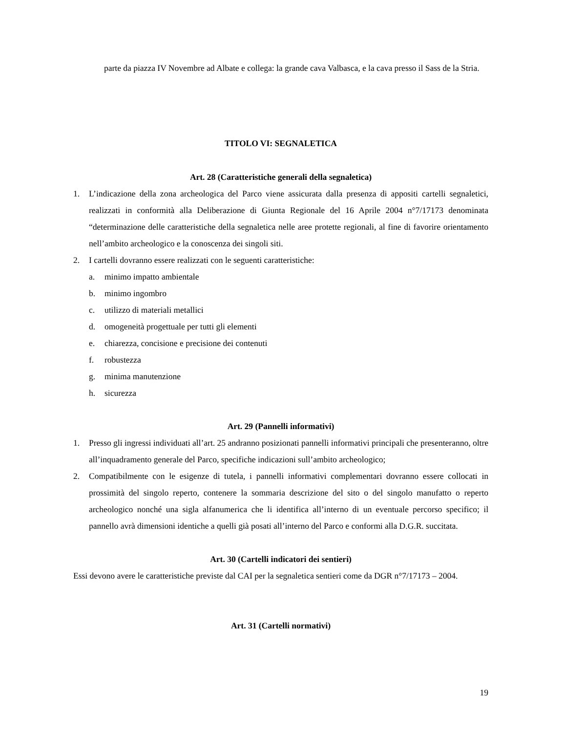parte da piazza IV Novembre ad Albate e collega: la grande cava Valbasca, e la cava presso il Sass de la Stria.
TITOLO VI: SEGNALETICA
Art. 28 (Caratteristiche generali della segnaletica)
1. L’indicazione della zona archeologica del Parco viene assicurata dalla presenza di appositi cartelli segnaletici, realizzati in conformità alla Deliberazione di Giunta Regionale del 16 Aprile 2004 n°7/17173 denominata “determinazione delle caratteristiche della segnaletica nelle aree protette regionali, al fine di favorire orientamento nell’ambito archeologico e la conoscenza dei singoli siti.
2. I cartelli dovranno essere realizzati con le seguenti caratteristiche:
a. minimo impatto ambientale
b. minimo ingombro
c. utilizzo di materiali metallici
d. omogeneità progettuale per tutti gli elementi
e. chiarezza, concisione e precisione dei contenuti
f. robustezza
g. minima manutenzione
h. sicurezza
Art. 29 (Pannelli informativi)
1. Presso gli ingressi individuati all’art. 25 andranno posizionati pannelli informativi principali che presenteranno, oltre all’inquadramento generale del Parco, specifiche indicazioni sull’ambito archeologico;
2. Compatibilmente con le esigenze di tutela, i pannelli informativi complementari dovranno essere collocati in prossimità del singolo reperto, contenere la sommaria descrizione del sito o del singolo manufatto o reperto archeologico nonché una sigla alfanumerica che li identifica all’interno di un eventuale percorso specifico; il pannello avrà dimensioni identiche a quelli già posati all’interno del Parco e conformi alla D.G.R. succitata.
Art. 30 (Cartelli indicatori dei sentieri)
Essi devono avere le caratteristiche previste dal CAI per la segnaletica sentieri come da DGR n°7/17173 – 2004.
Art. 31 (Cartelli normativi)
19